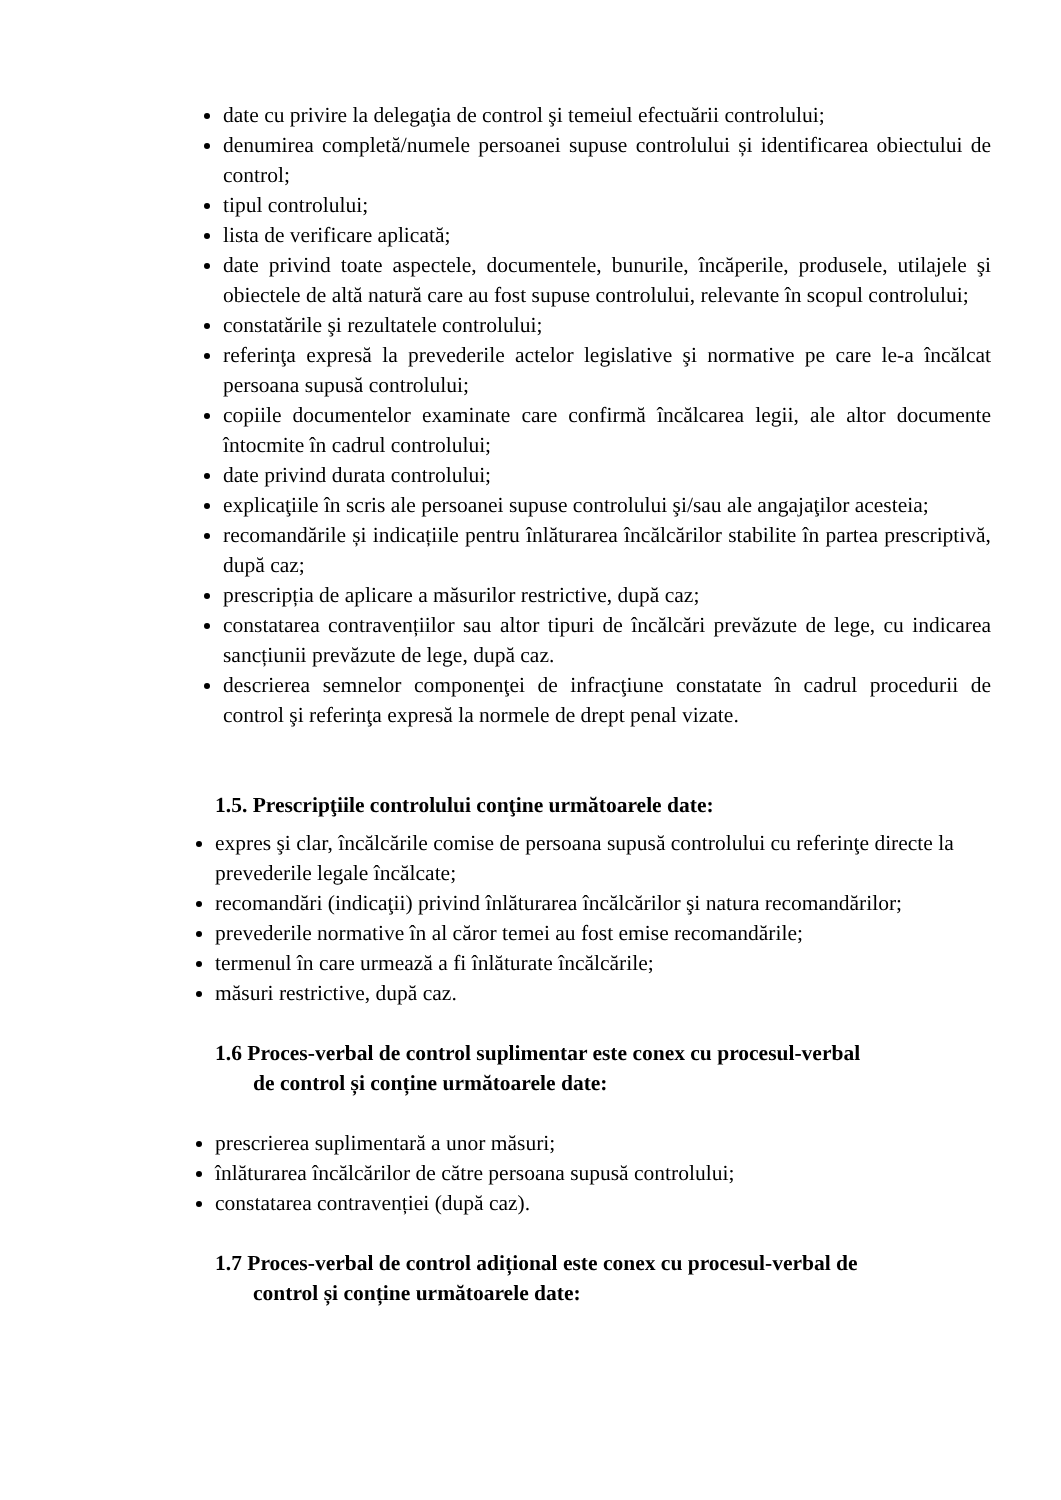date cu privire la delegaţia de control şi temeiul efectuării controlului;
denumirea completă/numele persoanei supuse controlului și identificarea obiectului de control;
tipul controlului;
lista de verificare aplicată;
date privind toate aspectele, documentele, bunurile, încăperile, produsele, utilajele şi obiectele de altă natură care au fost supuse controlului, relevante în scopul controlului;
constatările şi rezultatele controlului;
referinţa expresă la prevederile actelor legislative şi normative pe care le-a încălcat persoana supusă controlului;
copiile documentelor examinate care confirmă încălcarea legii, ale altor documente întocmite în cadrul controlului;
date privind durata controlului;
explicaţiile în scris ale persoanei supuse controlului şi/sau ale angajaţilor acesteia;
recomandările și indicațiile pentru înlăturarea încălcărilor stabilite în partea prescriptivă, după caz;
prescripția de aplicare a măsurilor restrictive, după caz;
constatarea contravențiilor sau altor tipuri de încălcări prevăzute de lege, cu indicarea sancțiunii prevăzute de lege, după caz.
descrierea semnelor componenţei de infracţiune constatate în cadrul procedurii de control şi referinţa expresă la normele de drept penal vizate.
1.5. Prescripţiile controlului conţine următoarele date:
expres şi clar, încălcările comise de persoana supusă controlului cu referinţe directe la prevederile legale încălcate;
recomandări (indicaţii) privind înlăturarea încălcărilor şi natura recomandărilor;
prevederile normative în al căror temei au fost emise recomandările;
termenul în care urmează a fi înlăturate încălcările;
măsuri restrictive, după caz.
1.6 Proces-verbal de control suplimentar este conex cu procesul-verbal
de control și conține următoarele date:
prescrierea suplimentară a unor măsuri;
înlăturarea încălcărilor de către persoana supusă controlului;
constatarea contravenției (după caz).
1.7 Proces-verbal de control adițional este conex cu procesul-verbal de
control și conține următoarele date: